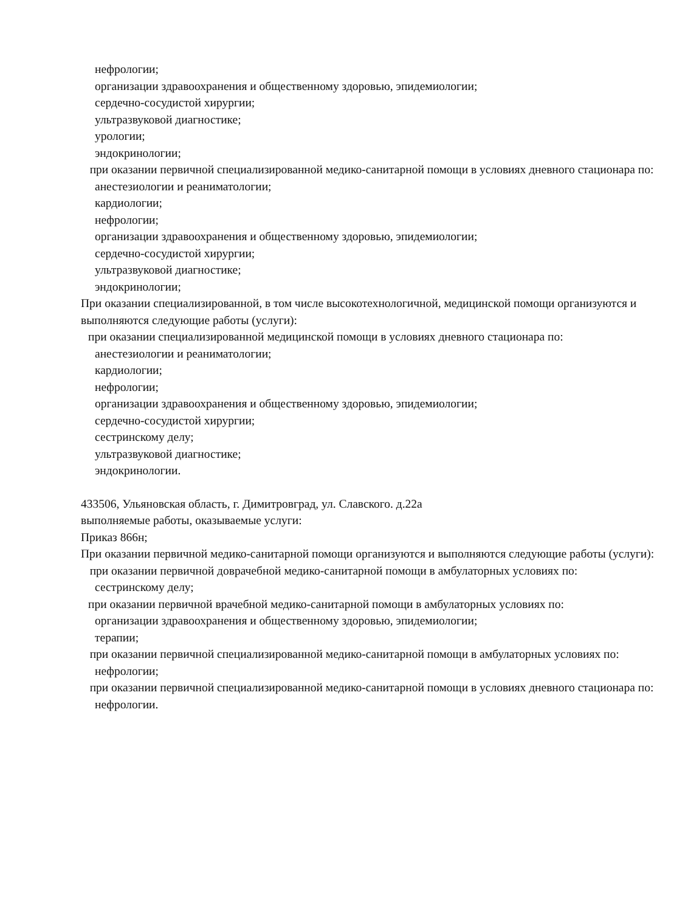нефрологии;
организации здравоохранения и общественному здоровью, эпидемиологии;
сердечно-сосудистой хирургии;
ультразвуковой диагностике;
урологии;
эндокринологии;
при оказании первичной специализированной медико-санитарной помощи в условиях дневного стационара по:
анестезиологии и реаниматологии;
кардиологии;
нефрологии;
организации здравоохранения и общественному здоровью, эпидемиологии;
сердечно-сосудистой хирургии;
ультразвуковой диагностике;
эндокринологии;
При оказании специализированной, в том числе высокотехнологичной, медицинской помощи организуются и выполняются следующие работы (услуги):
при оказании специализированной медицинской помощи в условиях дневного стационара по:
анестезиологии и реаниматологии;
кардиологии;
нефрологии;
организации здравоохранения и общественному здоровью, эпидемиологии;
сердечно-сосудистой хирургии;
сестринскому делу;
ультразвуковой диагностике;
эндокринологии.
433506, Ульяновская область, г. Димитровград, ул. Славского. д.22а
выполняемые работы, оказываемые услуги:
Приказ 866н;
При оказании первичной медико-санитарной помощи организуются и выполняются следующие работы (услуги):
при оказании первичной доврачебной медико-санитарной помощи в амбулаторных условиях по:
сестринскому делу;
при оказании первичной врачебной медико-санитарной помощи в амбулаторных условиях по:
организации здравоохранения и общественному здоровью, эпидемиологии;
терапии;
при оказании первичной специализированной медико-санитарной помощи в амбулаторных условиях по:
нефрологии;
при оказании первичной специализированной медико-санитарной помощи в условиях дневного стационара по:
нефрологии.